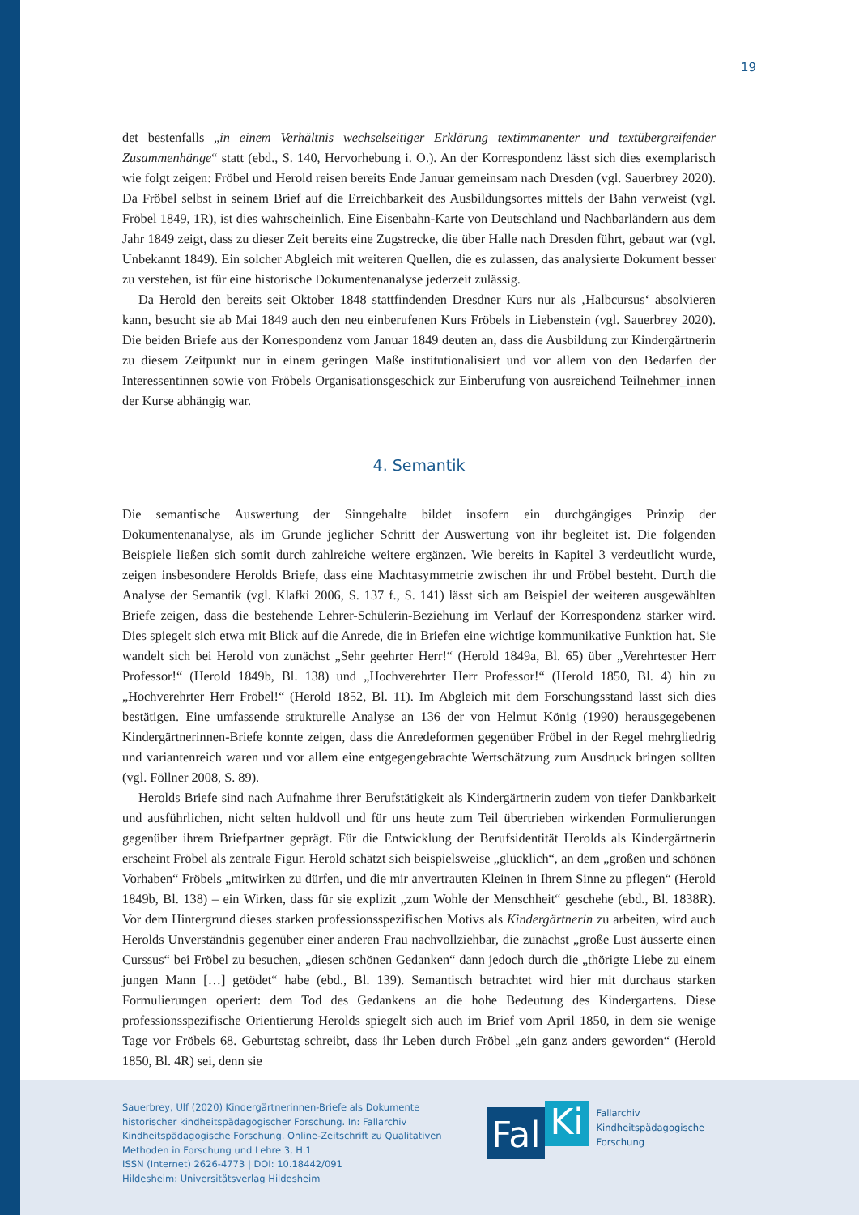19
det bestenfalls „in einem Verhältnis wechselseitiger Erklärung textimmanenter und textübergreifender Zusammenhänge“ statt (ebd., S. 140, Hervorhebung i. O.). An der Korrespondenz lässt sich dies exemplarisch wie folgt zeigen: Fröbel und Herold reisen bereits Ende Januar gemeinsam nach Dresden (vgl. Sauerbrey 2020). Da Fröbel selbst in seinem Brief auf die Erreichbarkeit des Ausbildungsortes mittels der Bahn verweist (vgl. Fröbel 1849, 1R), ist dies wahrscheinlich. Eine Eisenbahn-Karte von Deutschland und Nachbarländern aus dem Jahr 1849 zeigt, dass zu dieser Zeit bereits eine Zugstrecke, die über Halle nach Dresden führt, gebaut war (vgl. Unbekannt 1849). Ein solcher Abgleich mit weiteren Quellen, die es zulassen, das analysierte Dokument besser zu verstehen, ist für eine historische Dokumentenanalyse jederzeit zulässig.
Da Herold den bereits seit Oktober 1848 stattfindenden Dresdner Kurs nur als ‚Halbcursus‘ absolvieren kann, besucht sie ab Mai 1849 auch den neu einberufenen Kurs Fröbels in Liebenstein (vgl. Sauerbrey 2020). Die beiden Briefe aus der Korrespondenz vom Januar 1849 deuten an, dass die Ausbildung zur Kindergärtnerin zu diesem Zeitpunkt nur in einem geringen Maße institutionalisiert und vor allem von den Bedarfen der Interessentinnen sowie von Fröbels Organisationsgeschick zur Einberufung von ausreichend Teilnehmer_innen der Kurse abhängig war.
4. Semantik
Die semantische Auswertung der Sinngehalte bildet insofern ein durchgängiges Prinzip der Dokumentenanalyse, als im Grunde jeglicher Schritt der Auswertung von ihr begleitet ist. Die folgenden Beispiele ließen sich somit durch zahlreiche weitere ergänzen. Wie bereits in Kapitel 3 verdeutlicht wurde, zeigen insbesondere Herolds Briefe, dass eine Machtasymmetrie zwischen ihr und Fröbel besteht. Durch die Analyse der Semantik (vgl. Klafki 2006, S. 137 f., S. 141) lässt sich am Beispiel der weiteren ausgewählten Briefe zeigen, dass die bestehende Lehrer-Schülerin-Beziehung im Verlauf der Korrespondenz stärker wird. Dies spiegelt sich etwa mit Blick auf die Anrede, die in Briefen eine wichtige kommunikative Funktion hat. Sie wandelt sich bei Herold von zunächst „Sehr geehrter Herr!“ (Herold 1849a, Bl. 65) über „Verehrtester Herr Professor!“ (Herold 1849b, Bl. 138) und „Hochverehrter Herr Professor!“ (Herold 1850, Bl. 4) hin zu „Hochverehrter Herr Fröbel!“ (Herold 1852, Bl. 11). Im Abgleich mit dem Forschungsstand lässt sich dies bestätigen. Eine umfassende strukturelle Analyse an 136 der von Helmut König (1990) herausgegebenen Kindergärtnerinnen-Briefe konnte zeigen, dass die Anredeformen gegenüber Fröbel in der Regel mehrgliedrig und variantenreich waren und vor allem eine entgegengebrachte Wertschätzung zum Ausdruck bringen sollten (vgl. Föllner 2008, S. 89).
Herolds Briefe sind nach Aufnahme ihrer Berufstätigkeit als Kindergärtnerin zudem von tiefer Dankbarkeit und ausführlichen, nicht selten huldvoll und für uns heute zum Teil übertrieben wirkenden Formulierungen gegenüber ihrem Briefpartner geprägt. Für die Entwicklung der Berufsidentität Herolds als Kindergärtnerin erscheint Fröbel als zentrale Figur. Herold schätzt sich beispielsweise „glücklich“, an dem „großen und schönen Vorhaben“ Fröbels „mitwirken zu dürfen, und die mir anvertrauten Kleinen in Ihrem Sinne zu pflegen“ (Herold 1849b, Bl. 138) – ein Wirken, dass für sie explizit „zum Wohle der Menschheit“ geschehe (ebd., Bl. 1838R). Vor dem Hintergrund dieses starken professionsspezifischen Motivs als Kindergärtnerin zu arbeiten, wird auch Herolds Unverständnis gegenüber einer anderen Frau nachvollziehbar, die zunächst „große Lust äusserte einen Curssus“ bei Fröbel zu besuchen, „diesen schönen Gedanken“ dann jedoch durch die „thörigte Liebe zu einem jungen Mann […] getödet“ habe (ebd., Bl. 139). Semantisch betrachtet wird hier mit durchaus starken Formulierungen operiert: dem Tod des Gedankens an die hohe Bedeutung des Kindergartens. Diese professionsspezifische Orientierung Herolds spiegelt sich auch im Brief vom April 1850, in dem sie wenige Tage vor Fröbels 68. Geburtstag schreibt, dass ihr Leben durch Fröbel „ein ganz anders geworden“ (Herold 1850, Bl. 4R) sei, denn sie
Sauerbrey, Ulf (2020) Kindergärtnerinnen-Briefe als Dokumente
historischer kindheitspädagogischer Forschung. In: Fallarchiv
Kindheitspädagogische Forschung. Online-Zeitschrift zu Qualitativen
Methoden in Forschung und Lehre 3, H.1
ISSN (Internet) 2626-4773 | DOI: 10.18442/091
Hildesheim: Universitätsverlag Hildesheim
Fal
Ki
Fallarchiv
Kindheitspädagogische
Forschung